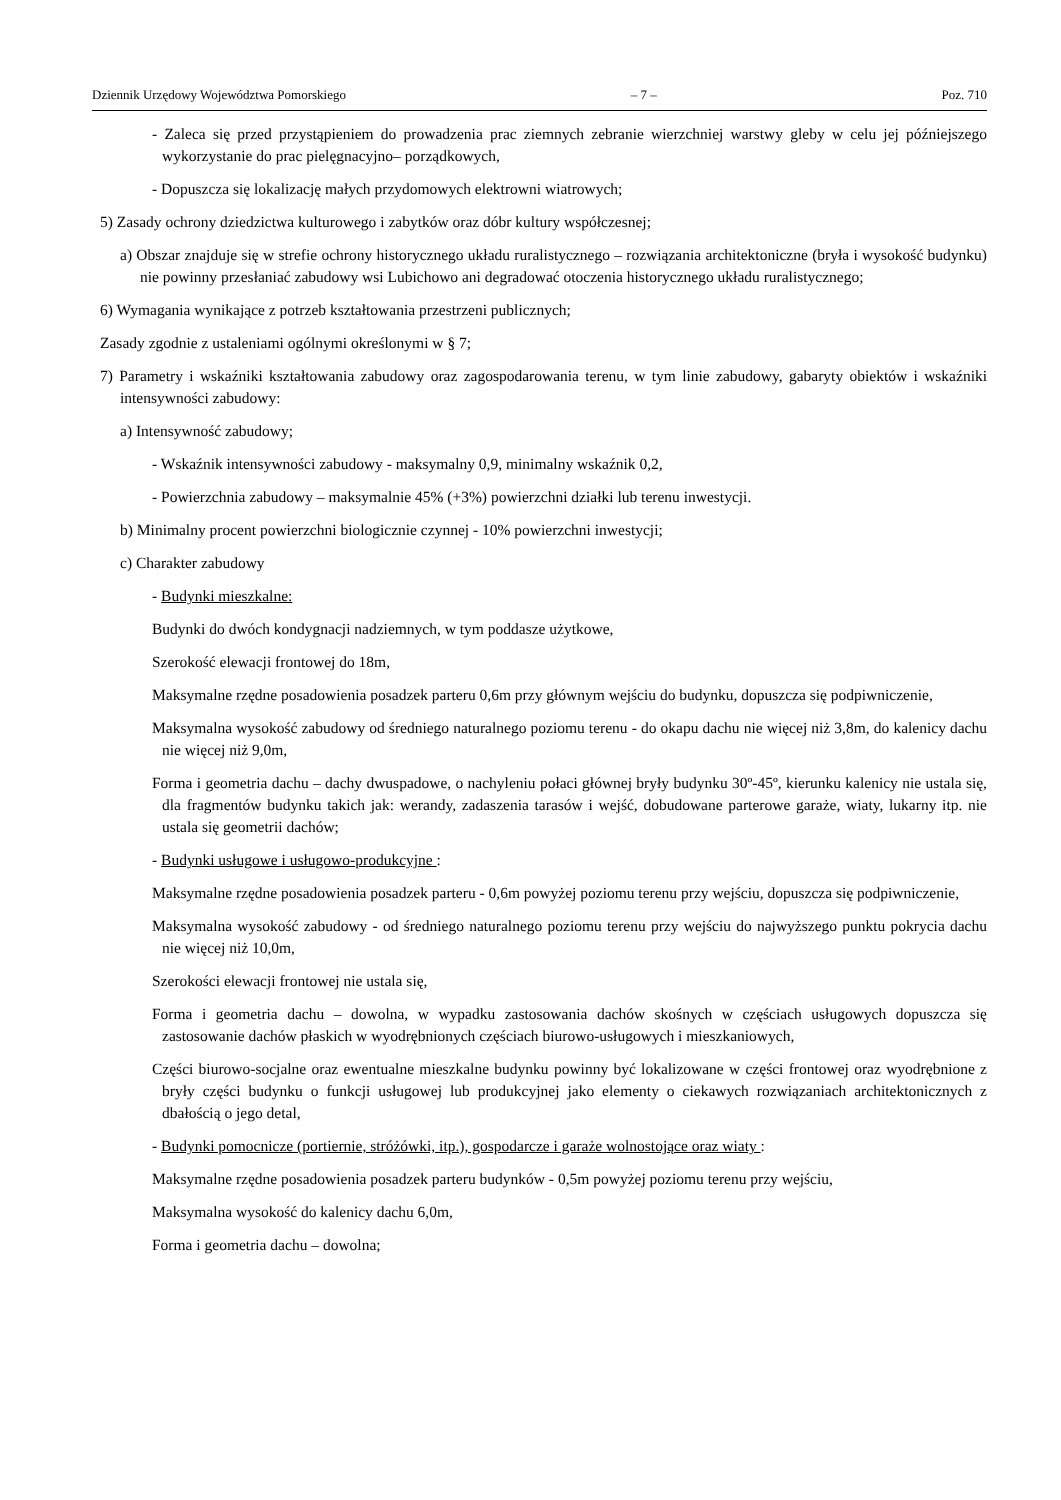Dziennik Urzędowy Województwa Pomorskiego – 7 – Poz. 710
- Zaleca się przed przystąpieniem do prowadzenia prac ziemnych zebranie wierzchniej warstwy gleby w celu jej późniejszego wykorzystanie do prac pielęgnacyjno– porządkowych,
- Dopuszcza się lokalizację małych przydomowych elektrowni wiatrowych;
5) Zasady ochrony dziedzictwa kulturowego i zabytków oraz dóbr kultury współczesnej;
a) Obszar znajduje się w strefie ochrony historycznego układu ruralistycznego – rozwiązania architektoniczne (bryła i wysokość budynku) nie powinny przesłaniać zabudowy wsi Lubichowo ani degradować otoczenia historycznego układu ruralistycznego;
6) Wymagania wynikające z potrzeb kształtowania przestrzeni publicznych;
Zasady zgodnie z ustaleniami ogólnymi określonymi w § 7;
7) Parametry i wskaźniki kształtowania zabudowy oraz zagospodarowania terenu, w tym linie zabudowy, gabaryty obiektów i wskaźniki intensywności zabudowy:
a) Intensywność zabudowy;
- Wskaźnik intensywności zabudowy - maksymalny 0,9, minimalny wskaźnik 0,2,
- Powierzchnia zabudowy – maksymalnie 45% (+3%) powierzchni działki lub terenu inwestycji.
b) Minimalny procent powierzchni biologicznie czynnej - 10% powierzchni inwestycji;
c) Charakter zabudowy
- Budynki mieszkalne:
Budynki do dwóch kondygnacji nadziemnych, w tym poddasze użytkowe,
Szerokość elewacji frontowej do 18m,
Maksymalne rzędne posadowienia posadzek parteru 0,6m przy głównym wejściu do budynku, dopuszcza się podpiwniczenie,
Maksymalna wysokość zabudowy od średniego naturalnego poziomu terenu - do okapu dachu nie więcej niż 3,8m, do kalenicy dachu nie więcej niż 9,0m,
Forma i geometria dachu – dachy dwuspadowe, o nachyleniu połaci głównej bryły budynku 30º-45º, kierunku kalenicy nie ustala się, dla fragmentów budynku takich jak: werandy, zadaszenia tarasów i wejść, dobudowane parterowe garaże, wiaty, lukarny itp. nie ustala się geometrii dachów;
- Budynki usługowe i usługowo-produkcyjne :
Maksymalne rzędne posadowienia posadzek parteru - 0,6m powyżej poziomu terenu przy wejściu, dopuszcza się podpiwniczenie,
Maksymalna wysokość zabudowy - od średniego naturalnego poziomu terenu przy wejściu do najwyższego punktu pokrycia dachu nie więcej niż 10,0m,
Szerokości elewacji frontowej nie ustala się,
Forma i geometria dachu – dowolna, w wypadku zastosowania dachów skośnych w częściach usługowych dopuszcza się zastosowanie dachów płaskich w wyodrębnionych częściach biurowo-usługowych i mieszkaniowych,
Części biurowo-socjalne oraz ewentualne mieszkalne budynku powinny być lokalizowane w części frontowej oraz wyodrębnione z bryły części budynku o funkcji usługowej lub produkcyjnej jako elementy o ciekawych rozwiązaniach architektonicznych z dbałością o jego detal,
- Budynki pomocnicze (portiernie, stróżówki, itp.), gospodarcze i garaże wolnostojące oraz wiaty :
Maksymalne rzędne posadowienia posadzek parteru budynków - 0,5m powyżej poziomu terenu przy wejściu,
Maksymalna wysokość do kalenicy dachu 6,0m,
Forma i geometria dachu – dowolna;